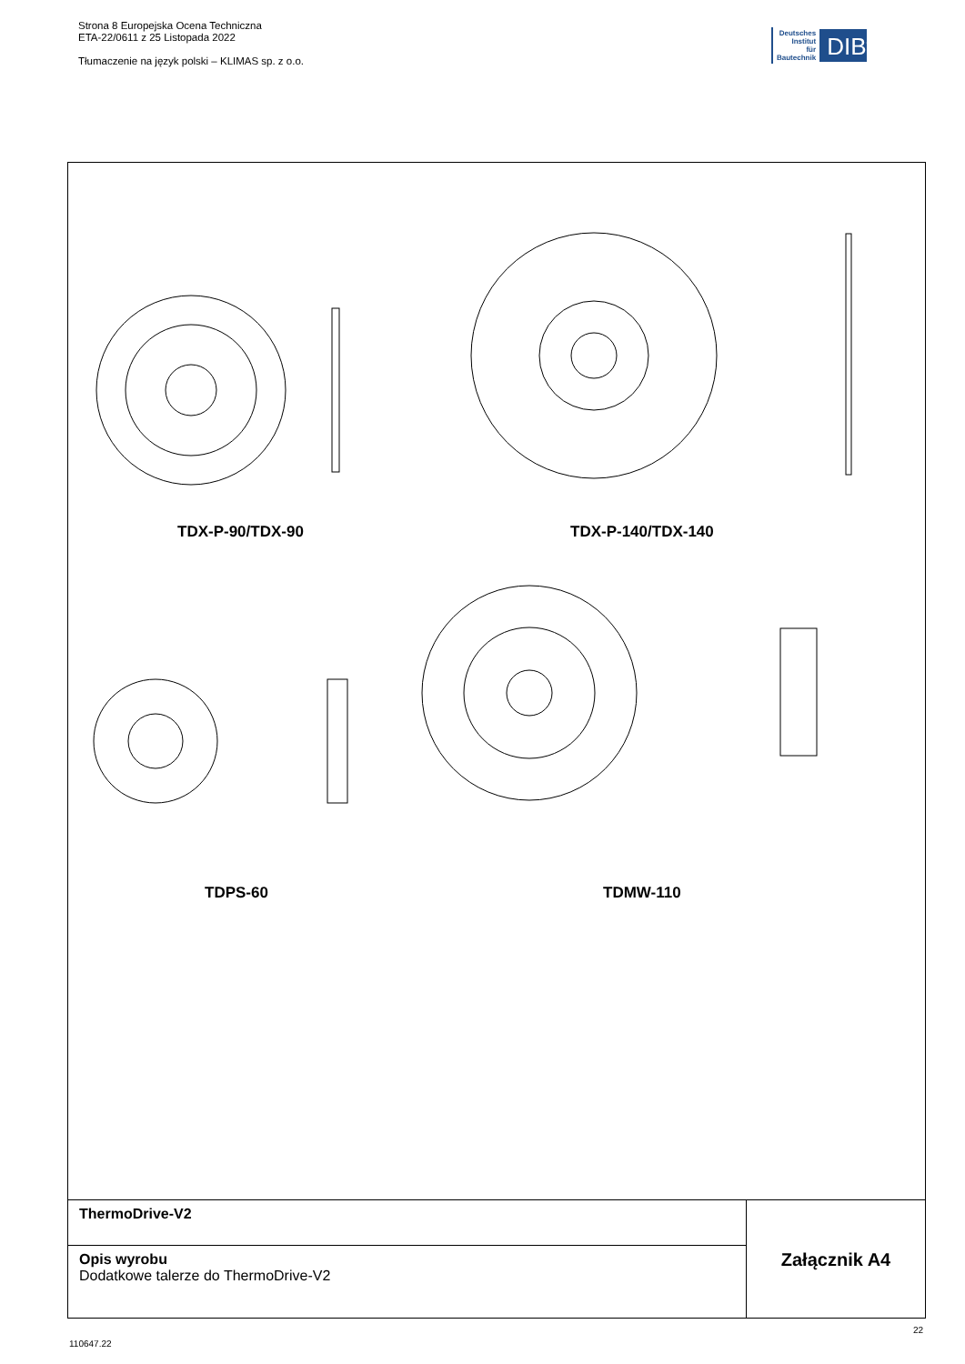Strona 8 Europejska Ocena Techniczna
ETA-22/0611 z 25 Listopada 2022
Tłumaczenie na język polski – KLIMAS sp. z o.o.
Deutsches
Institut
für
Bautechnik
DIBt
TDX-P-90/TDX-90 TDX-P-140/TDX-140
TDPS-60 TDMW-110
ThermoDrive-V2
Opis wyrobu
Dodatkowe talerze do ThermoDrive-V2
Załącznik A4
22
110647.22